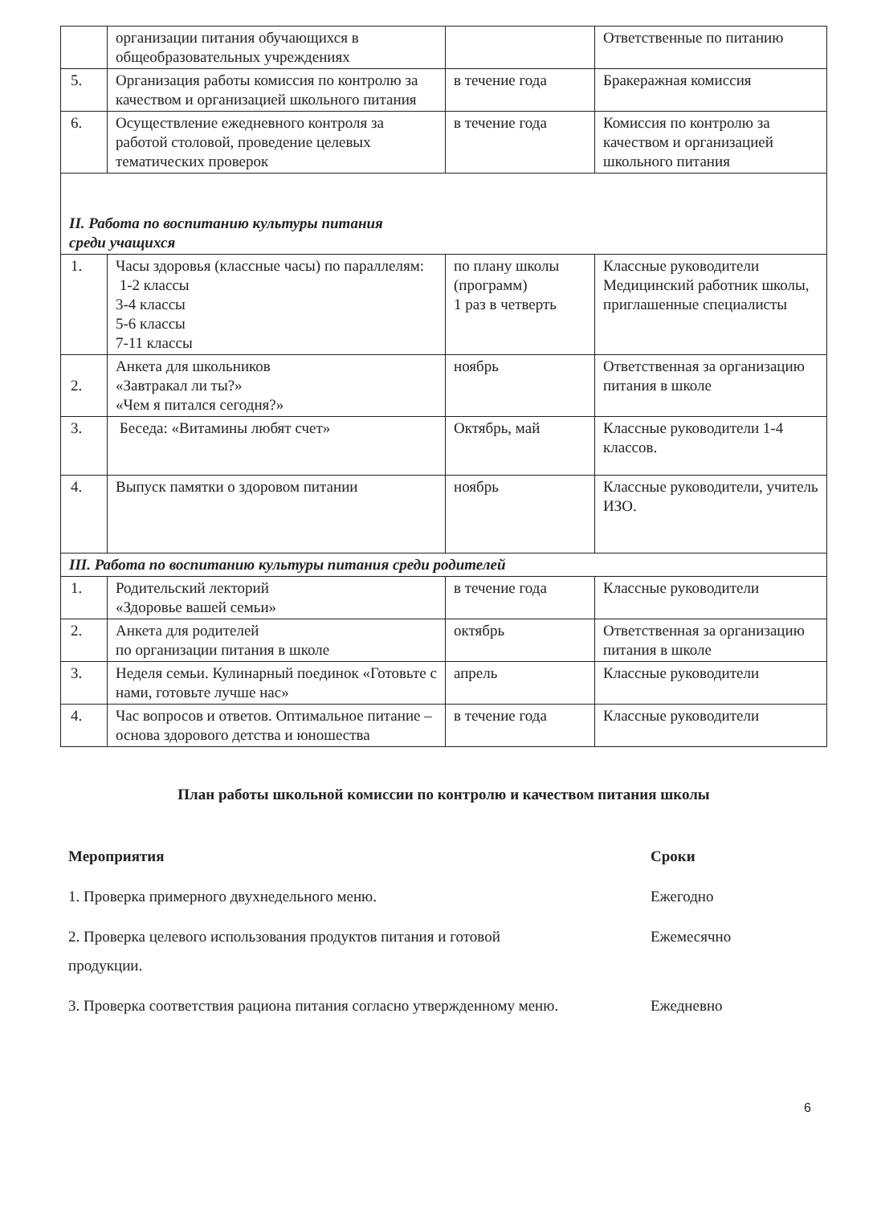| | организации питания обучающихся в общеобразовательных учреждениях | | Ответственные по питанию |
| 5. | Организация работы комиссия по контролю за качеством и организацией школьного питания | в течение года | Бракеражная комиссия |
| 6. | Осуществление ежедневного контроля за работой столовой, проведение целевых тематических проверок | в течение года | Комиссия по контролю за качеством и организацией школьного питания |
| II. Работа по воспитанию культуры питания среди учащихся | | | |
| 1. | Часы здоровья (классные часы) по параллелям: 1-2 классы 3-4 классы 5-6 классы 7-11 классы | по плану школы (программ) 1 раз в четверть | Классные руководители Медицинский работник школы, приглашенные специалисты |
| 2. | Анкета для школьников «Завтракал ли ты?» «Чем я питался сегодня?» | ноябрь | Ответственная за организацию питания в школе |
| 3. | Беседа: «Витамины любят счет» | Октябрь, май | Классные руководители 1-4 классов. |
| 4. | Выпуск памятки о здоровом питании | ноябрь | Классные руководители, учитель ИЗО. |
| III. Работа по воспитанию культуры питания среди родителей | | | |
| 1. | Родительский лекторий «Здоровье вашей семьи» | в течение года | Классные руководители |
| 2. | Анкета для родителей по организации питания в школе | октябрь | Ответственная за организацию питания в школе |
| 3. | Неделя семьи. Кулинарный поединок «Готовьте с нами, готовьте лучше нас» | апрель | Классные руководители |
| 4. | Час вопросов и ответов. Оптимальное питание – основа здорового детства и юношества | в течение года | Классные руководители |
План работы школьной комиссии по контролю и качеством питания школы
Мероприятия Сроки
1. Проверка примерного двухнедельного меню.
Ежегодно
2. Проверка целевого использования продуктов питания и готовой
продукции.
Ежемесячно
3. Проверка соответствия рациона питания согласно утвержденному меню.
Ежедневно
6